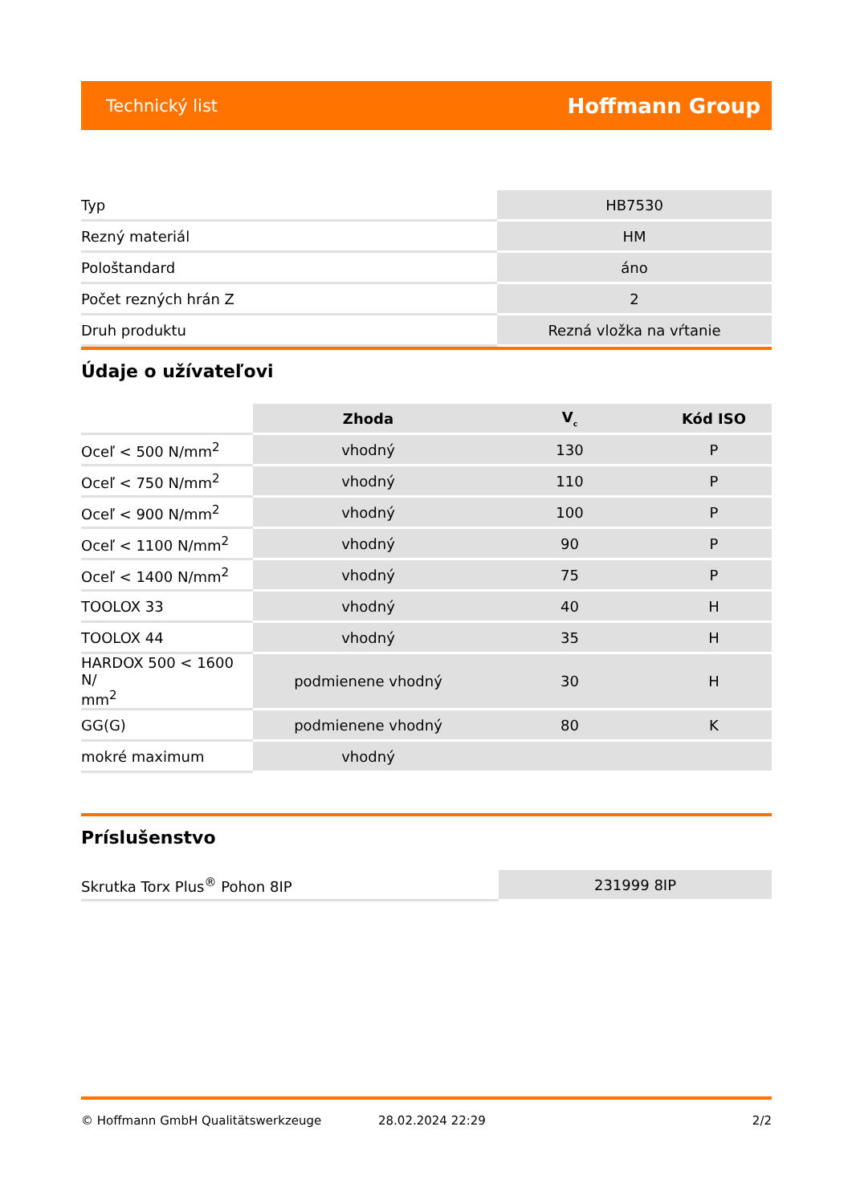Technický list Hoffmann Group
| Typ | HB7530 |
| Rezný materiál | HM |
| Pološtandard | áno |
| Počet rezných hrán Z | 2 |
| Druh produktu | Rezná vložka na vŕtanie |
Údaje o užívateľovi
| | Zhoda | V<sub>c</sub> | Kód ISO |
| --- | --- | --- | --- |
| Oceľ < 500 N/mm<sup>2</sup> | vhodný | 130 | P |
| Oceľ < 750 N/mm<sup>2</sup> | vhodný | 110 | P |
| Oceľ < 900 N/mm<sup>2</sup> | vhodný | 100 | P |
| Oceľ < 1100 N/mm<sup>2</sup> | vhodný | 90 | P |
| Oceľ < 1400 N/mm<sup>2</sup> | vhodný | 75 | P |
| TOOLOX 33 | vhodný | 40 | H |
| TOOLOX 44 | vhodný | 35 | H |
| HARDOX 500 < 1600 N/ mm<sup>2</sup> | podmienene vhodný | 30 | H |
| GG(G) | podmienene vhodný | 80 | K |
| mokré maximum | vhodný | | |
Príslušenstvo
| Skrutka Torx Plus<sup>®</sup> Pohon 8IP | 231999 8IP |
© Hoffmann GmbH Qualitätswerkzeuge 28.02.2024 22:29 2/2